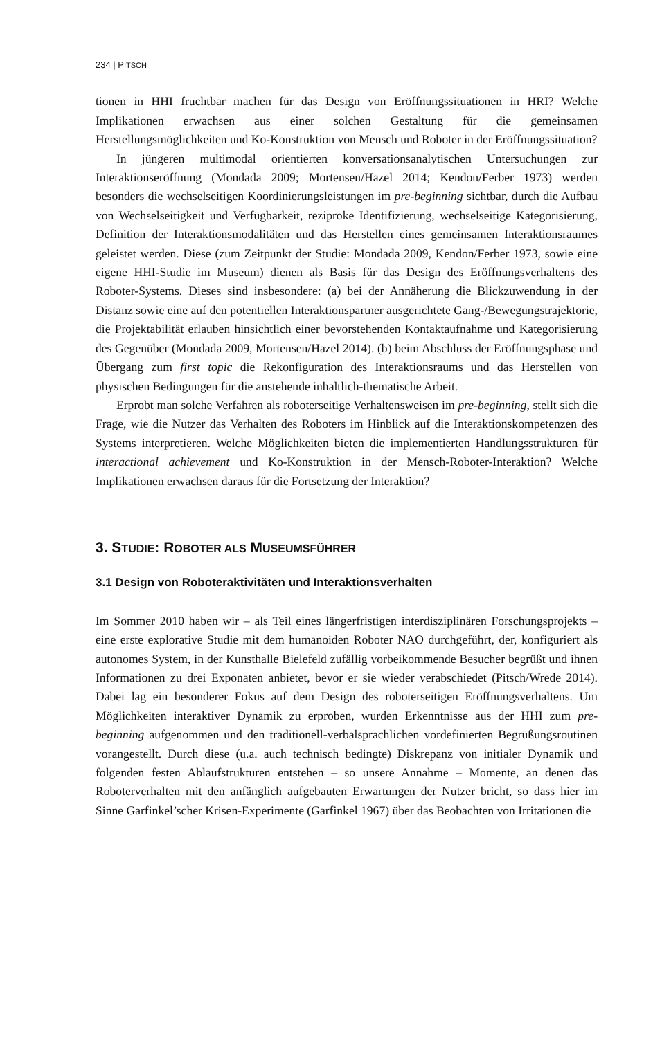234 | PITSCH
tionen in HHI fruchtbar machen für das Design von Eröffnungssituationen in HRI? Welche Implikationen erwachsen aus einer solchen Gestaltung für die gemeinsamen Herstellungsmöglichkeiten und Ko-Konstruktion von Mensch und Roboter in der Eröffnungssituation?
In jüngeren multimodal orientierten konversationsanalytischen Untersuchungen zur Interaktionseröffnung (Mondada 2009; Mortensen/Hazel 2014; Kendon/Ferber 1973) werden besonders die wechselseitigen Koordinierungsleistungen im pre-beginning sichtbar, durch die Aufbau von Wechselseitigkeit und Verfügbarkeit, reziproke Identifizierung, wechselseitige Kategorisierung, Definition der Interaktionsmodalitäten und das Herstellen eines gemeinsamen Interaktionsraumes geleistet werden. Diese (zum Zeitpunkt der Studie: Mondada 2009, Kendon/Ferber 1973, sowie eine eigene HHI-Studie im Museum) dienen als Basis für das Design des Eröffnungsverhaltens des Roboter-Systems. Dieses sind insbesondere: (a) bei der Annäherung die Blickzuwendung in der Distanz sowie eine auf den potentiellen Interaktionspartner ausgerichtete Gang-/Bewegungstrajektorie, die Projektabilität erlauben hinsichtlich einer bevorstehenden Kontaktaufnahme und Kategorisierung des Gegenüber (Mondada 2009, Mortensen/Hazel 2014). (b) beim Abschluss der Eröffnungsphase und Übergang zum first topic die Rekonfiguration des Interaktionsraums und das Herstellen von physischen Bedingungen für die anstehende inhaltlich-thematische Arbeit.
Erprobt man solche Verfahren als roboterseitige Verhaltensweisen im pre-beginning, stellt sich die Frage, wie die Nutzer das Verhalten des Roboters im Hinblick auf die Interaktionskompetenzen des Systems interpretieren. Welche Möglichkeiten bieten die implementierten Handlungsstrukturen für interactional achievement und Ko-Konstruktion in der Mensch-Roboter-Interaktion? Welche Implikationen erwachsen daraus für die Fortsetzung der Interaktion?
3. STUDIE: ROBOTER ALS MUSEUMSFÜHRER
3.1 Design von Roboteraktivitäten und Interaktionsverhalten
Im Sommer 2010 haben wir – als Teil eines längerfristigen interdisziplinären Forschungsprojekts – eine erste explorative Studie mit dem humanoiden Roboter NAO durchgeführt, der, konfiguriert als autonomes System, in der Kunsthalle Bielefeld zufällig vorbeikommende Besucher begrüßt und ihnen Informationen zu drei Exponaten anbietet, bevor er sie wieder verabschiedet (Pitsch/Wrede 2014). Dabei lag ein besonderer Fokus auf dem Design des roboterseitigen Eröffnungsverhaltens. Um Möglichkeiten interaktiver Dynamik zu erproben, wurden Erkenntnisse aus der HHI zum pre-beginning aufgenommen und den traditionell-verbalsprachlichen vordefinierten Begrüßungsroutinen vorangestellt. Durch diese (u.a. auch technisch bedingte) Diskrepanz von initialer Dynamik und folgenden festen Ablaufstrukturen entstehen – so unsere Annahme – Momente, an denen das Roboterverhalten mit den anfänglich aufgebauten Erwartungen der Nutzer bricht, so dass hier im Sinne Garfinkel’scher Krisen-Experimente (Garfinkel 1967) über das Beobachten von Irritationen die